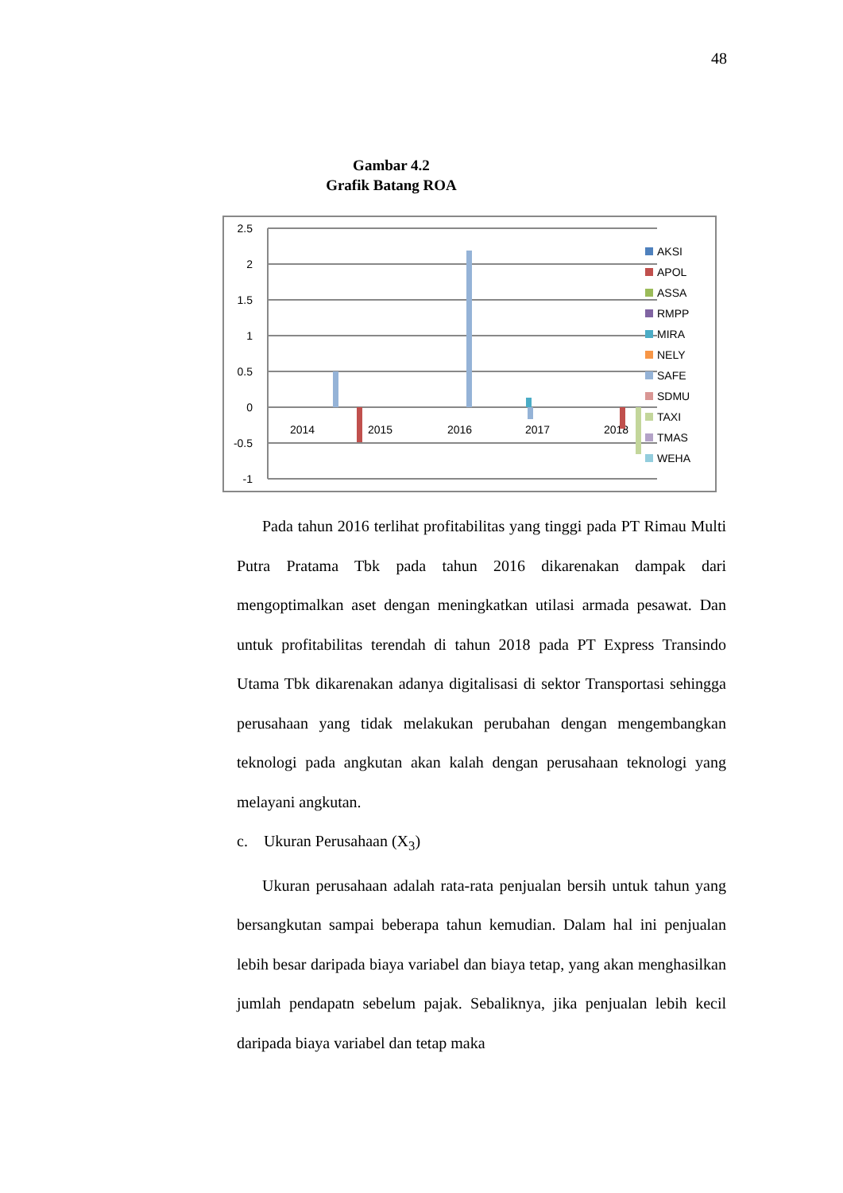48
Gambar 4.2
Grafik Batang ROA
2.5
2
1.5
1
0.5
0
-0.5
-1
2014
2015
2016
2017
2018
AKSI
APOL
ASSA
RMPP
MIRA
NELY
SAFE
SDMU
TAXI
TMAS
WEHA
Pada tahun 2016 terlihat profitabilitas yang tinggi pada PT Rimau Multi Putra Pratama Tbk pada tahun 2016 dikarenakan dampak dari mengoptimalkan aset dengan meningkatkan utilasi armada pesawat. Dan untuk profitabilitas terendah di tahun 2018 pada PT Express Transindo Utama Tbk dikarenakan adanya digitalisasi di sektor Transportasi sehingga perusahaan yang tidak melakukan perubahan dengan mengembangkan teknologi pada angkutan akan kalah dengan perusahaan teknologi yang melayani angkutan.
c. Ukuran Perusahaan (X<sub>3</sub>)
Ukuran perusahaan adalah rata-rata penjualan bersih untuk tahun yang bersangkutan sampai beberapa tahun kemudian. Dalam hal ini penjualan lebih besar daripada biaya variabel dan biaya tetap, yang akan menghasilkan jumlah pendapatn sebelum pajak. Sebaliknya, jika penjualan lebih kecil daripada biaya variabel dan tetap maka